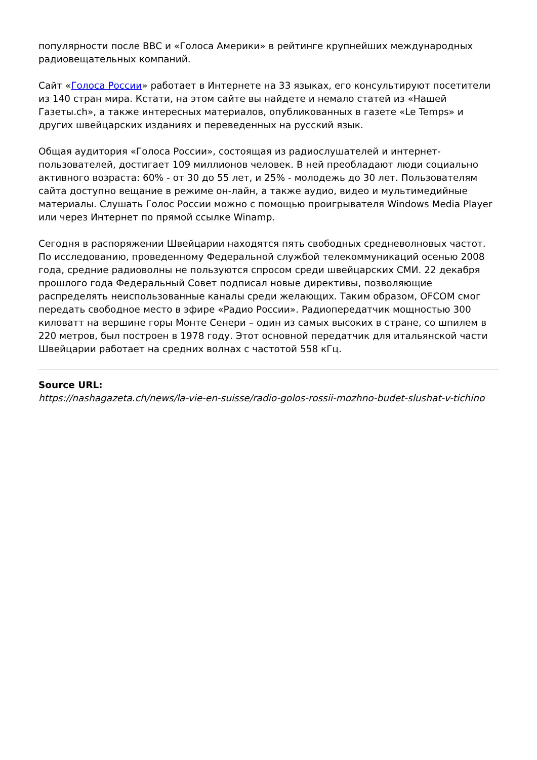популярности после BBC и «Голоса Америки» в рейтинге крупнейших международных радиовещательных компаний.
Сайт «Голоса России» работает в Интернете на 33 языках, его консультируют посетители из 140 стран мира. Кстати, на этом сайте вы найдете и немало статей из «Нашей Газеты.ch», а также интересных материалов, опубликованных в газете «Le Temps» и других швейцарских изданиях и переведенных на русский язык.
Общая аудитория «Голоса России», состоящая из радиослушателей и интернет-пользователей, достигает 109 миллионов человек. В ней преобладают люди социально активного возраста: 60% - от 30 до 55 лет, и 25% - молодежь до 30 лет. Пользователям сайта доступно вещание в режиме он-лайн, а также аудио, видео и мультимедийные материалы. Слушать Голос России можно с помощью проигрывателя Windows Media Player или через Интернет по прямой ссылке Winamp.
Сегодня в распоряжении Швейцарии находятся пять свободных средневолновых частот. По исследованию, проведенному Федеральной службой телекоммуникаций осенью 2008 года, средние радиоволны не пользуются спросом среди швейцарских СМИ. 22 декабря прошлого года Федеральный Совет подписал новые директивы, позволяющие распределять неиспользованные каналы среди желающих. Таким образом, OFCOM смог передать свободное место в эфире «Радио России». Радиопередатчик мощностью 300 киловатт на вершине горы Монте Сенери – один из самых высоких в стране, со шпилем в 220 метров, был построен в 1978 году. Этот основной передатчик для итальянской части Швейцарии работает на средних волнах с частотой 558 кГц.
Source URL:
https://nashagazeta.ch/news/la-vie-en-suisse/radio-golos-rossii-mozhno-budet-slushat-v-tichino